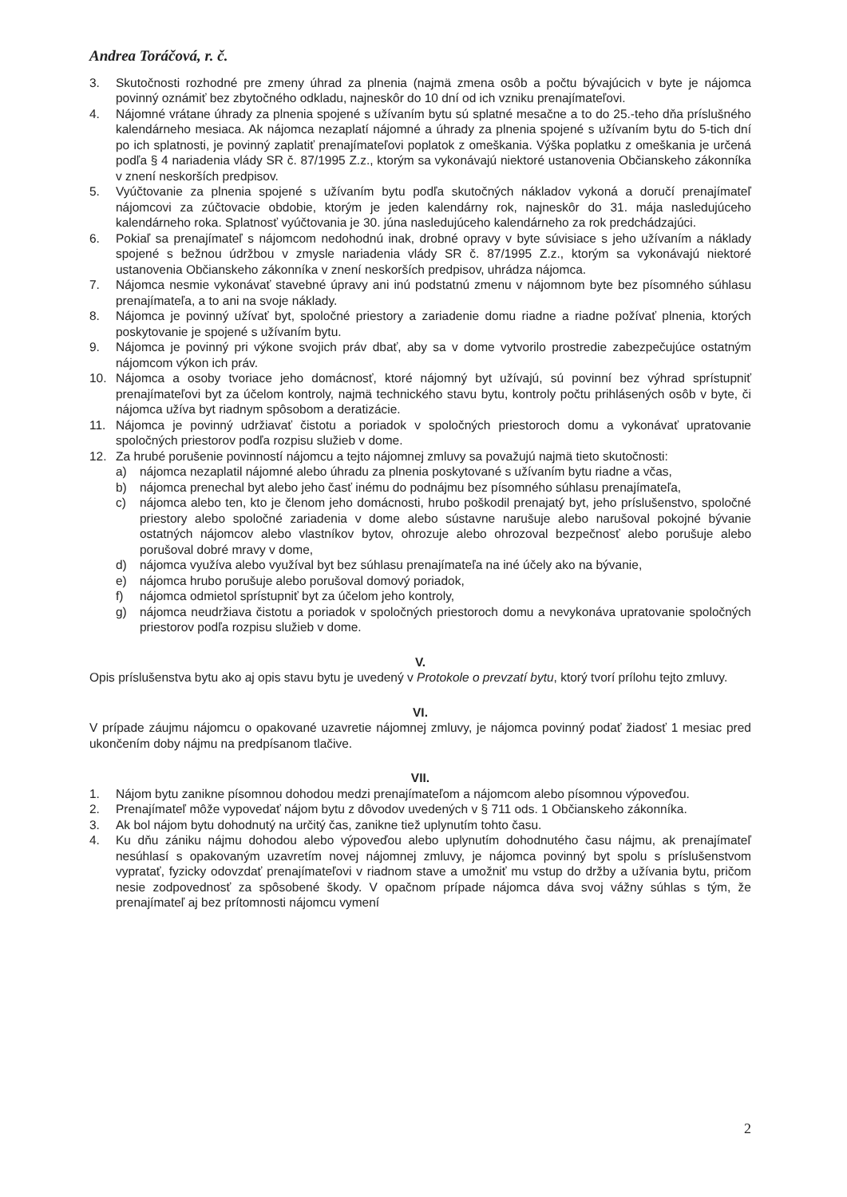Andrea Toráčová, r. č.
3. Skutočnosti rozhodné pre zmeny úhrad za plnenia (najmä zmena osôb a počtu bývajúcich v byte je nájomca povinný oznámiť bez zbytočného odkladu, najneskôr do 10 dní od ich vzniku prenajímateľovi.
4. Nájomné vrátane úhrady za plnenia spojené s užívaním bytu sú splatné mesačne a to do 25.-teho dňa príslušného kalendárneho mesiaca. Ak nájomca nezaplatí nájomné a úhrady za plnenia spojené s užívaním bytu do 5-tich dní po ich splatnosti, je povinný zaplatiť prenajímateľovi poplatok z omeškania. Výška poplatku z omeškania je určená podľa § 4 nariadenia vlády SR č. 87/1995 Z.z., ktorým sa vykonávajú niektoré ustanovenia Občianskeho zákonníka v znení neskorších predpisov.
5. Vyúčtovanie za plnenia spojené s užívaním bytu podľa skutočných nákladov vykoná a doručí prenajímateľ nájomcovi za zúčtovacie obdobie, ktorým je jeden kalendárny rok, najneskôr do 31. mája nasledujúceho kalendárneho roka. Splatnosť vyúčtovania je 30. júna nasledujúceho kalendárneho za rok predchádzajúci.
6. Pokiaľ sa prenajímateľ s nájomcom nedohodnú inak, drobné opravy v byte súvisiace s jeho užívaním a náklady spojené s bežnou údržbou v zmysle nariadenia vlády SR č. 87/1995 Z.z., ktorým sa vykonávajú niektoré ustanovenia Občianskeho zákonníka v znení neskorších predpisov, uhrádza nájomca.
7. Nájomca nesmie vykonávať stavebné úpravy ani inú podstatnú zmenu v nájomnom byte bez písomného súhlasu prenajímateľa, a to ani na svoje náklady.
8. Nájomca je povinný užívať byt, spoločné priestory a zariadenie domu riadne a riadne požívať plnenia, ktorých poskytovanie je spojené s užívaním bytu.
9. Nájomca je povinný pri výkone svojich práv dbať, aby sa v dome vytvorilo prostredie zabezpečujúce ostatným nájomcom výkon ich práv.
10. Nájomca a osoby tvoriace jeho domácnosť, ktoré nájomný byt užívajú, sú povinní bez výhrad sprístupniť prenajímateľovi byt za účelom kontroly, najmä technického stavu bytu, kontroly počtu prihlásených osôb v byte, či nájomca užíva byt riadnym spôsobom a deratizácie.
11. Nájomca je povinný udržiavať čistotu a poriadok v spoločných priestoroch domu a vykonávať upratovanie spoločných priestorov podľa rozpisu služieb v dome.
12. Za hrubé porušenie povinností nájomcu a tejto nájomnej zmluvy sa považujú najmä tieto skutočnosti:
a) nájomca nezaplatil nájomné alebo úhradu za plnenia poskytované s užívaním bytu riadne a včas,
b) nájomca prenechal byt alebo jeho časť inému do podnájmu bez písomného súhlasu prenajímateľa,
c) nájomca alebo ten, kto je členom jeho domácnosti, hrubo poškodil prenajatý byt, jeho príslušenstvo, spoločné priestory alebo spoločné zariadenia v dome alebo sústavne narušuje alebo narušoval pokojné bývanie ostatných nájomcov alebo vlastníkov bytov, ohrozuje alebo ohrozoval bezpečnosť alebo porušuje alebo porušoval dobré mravy v dome,
d) nájomca využíva alebo využíval byt bez súhlasu prenajímateľa na iné účely ako na bývanie,
e) nájomca hrubo porušuje alebo porušoval domový poriadok,
f) nájomca odmietol sprístupniť byt za účelom jeho kontroly,
g) nájomca neudržiava čistotu a poriadok v spoločných priestoroch domu a nevykonáva upratovanie spoločných priestorov podľa rozpisu služieb v dome.
V.
Opis príslušenstva bytu ako aj opis stavu bytu je uvedený v Protokole o prevzatí bytu, ktorý tvorí prílohu tejto zmluvy.
VI.
V prípade záujmu nájomcu o opakované uzavretie nájomnej zmluvy, je nájomca povinný podať žiadosť 1 mesiac pred ukončením doby nájmu na predpísanom tlačive.
VII.
1. Nájom bytu zanikne písomnou dohodou medzi prenajímateľom a nájomcom alebo písomnou výpoveďou.
2. Prenajímateľ môže vypovedať nájom bytu z dôvodov uvedených v § 711 ods. 1 Občianskeho zákonníka.
3. Ak bol nájom bytu dohodnutý na určitý čas, zanikne tiež uplynutím tohto času.
4. Ku dňu zániku nájmu dohodou alebo výpoveďou alebo uplynutím dohodnutého času nájmu, ak prenajímateľ nesúhlasí s opakovaným uzavretím novej nájomnej zmluvy, je nájomca povinný byt spolu s príslušenstvom vypratať, fyzicky odovzdať prenajímateľovi v riadnom stave a umožniť mu vstup do držby a užívania bytu, pričom nesie zodpovednosť za spôsobené škody. V opačnom prípade nájomca dáva svoj vážny súhlas s tým, že prenajímateľ aj bez prítomnosti nájomcu vymení
2